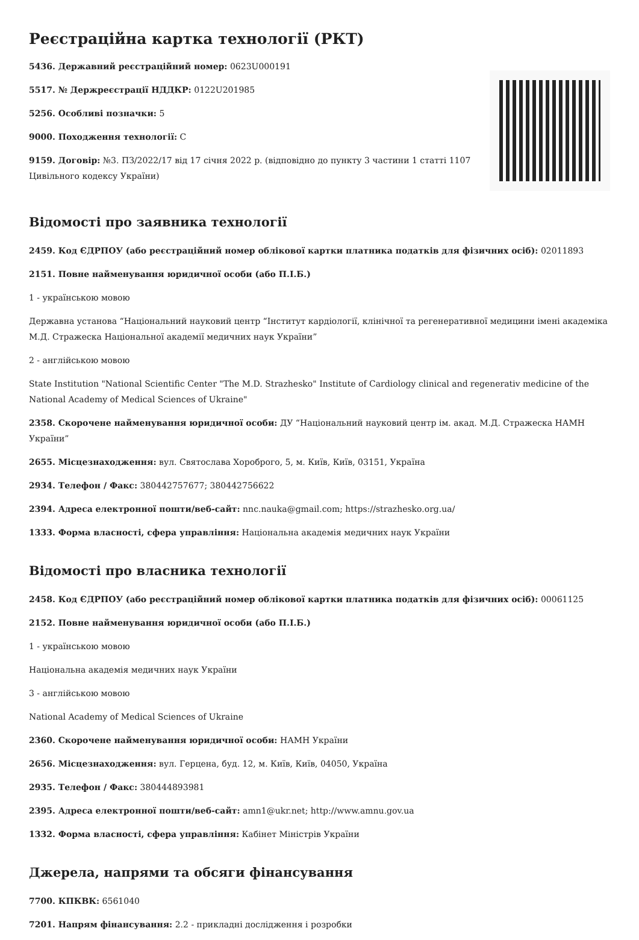Реєстраційна картка технології (РКТ)
5436. Державний реєстраційний номер: 0623U000191
5517. № Держреєстрації НДДКР: 0122U201985
5256. Особливі позначки: 5
9000. Походження технології: C
9159. Договір: №3. ПЗ/2022/17 від 17 січня 2022 р. (відповідно до пункту 3 частини 1 статті 1107 Цивільного кодексу України)
Відомості про заявника технології
2459. Код ЄДРПОУ (або реєстраційний номер облікової картки платника податків для фізичних осіб): 02011893
2151. Повне найменування юридичної особи (або П.І.Б.)
1 - українською мовою
Державна установа “Національний науковий центр “Інститут кардіології, клінічної та регенеративної медицини імені академіка М.Д. Стражеска Національної академії медичних наук України”
2 - англійською мовою
State Institution "National Scientific Center "The M.D. Strazhesko" Institute of Cardiology clinical and regenerativ medicine of the National Academy of Medical Sciences of Ukraine"
2358. Скорочене найменування юридичної особи: ДУ “Національний науковий центр ім. акад. М.Д. Стражеска НАМН України”
2655. Місцезнаходження: вул. Святослава Хороброго, 5, м. Київ, Київ, 03151, Україна
2934. Телефон / Факс: 380442757677; 380442756622
2394. Адреса електронної пошти/веб-сайт: nnc.nauka@gmail.com; https://strazhesko.org.ua/
1333. Форма власності, сфера управління: Національна академія медичних наук України
Відомості про власника технології
2458. Код ЄДРПОУ (або реєстраційний номер облікової картки платника податків для фізичних осіб): 00061125
2152. Повне найменування юридичної особи (або П.І.Б.)
1 - українською мовою
Національна академія медичних наук України
3 - англійською мовою
National Academy of Medical Sciences of Ukraine
2360. Скорочене найменування юридичної особи: НАМН України
2656. Місцезнаходження: вул. Герцена, буд. 12, м. Київ, Київ, 04050, Україна
2935. Телефон / Факс: 380444893981
2395. Адреса електронної пошти/веб-сайт: amn1@ukr.net; http://www.amnu.gov.ua
1332. Форма власності, сфера управління: Кабінет Міністрів України
Джерела, напрями та обсяги фінансування
7700. КПКВК: 6561040
7201. Напрям фінансування: 2.2 - прикладні дослідження і розробки